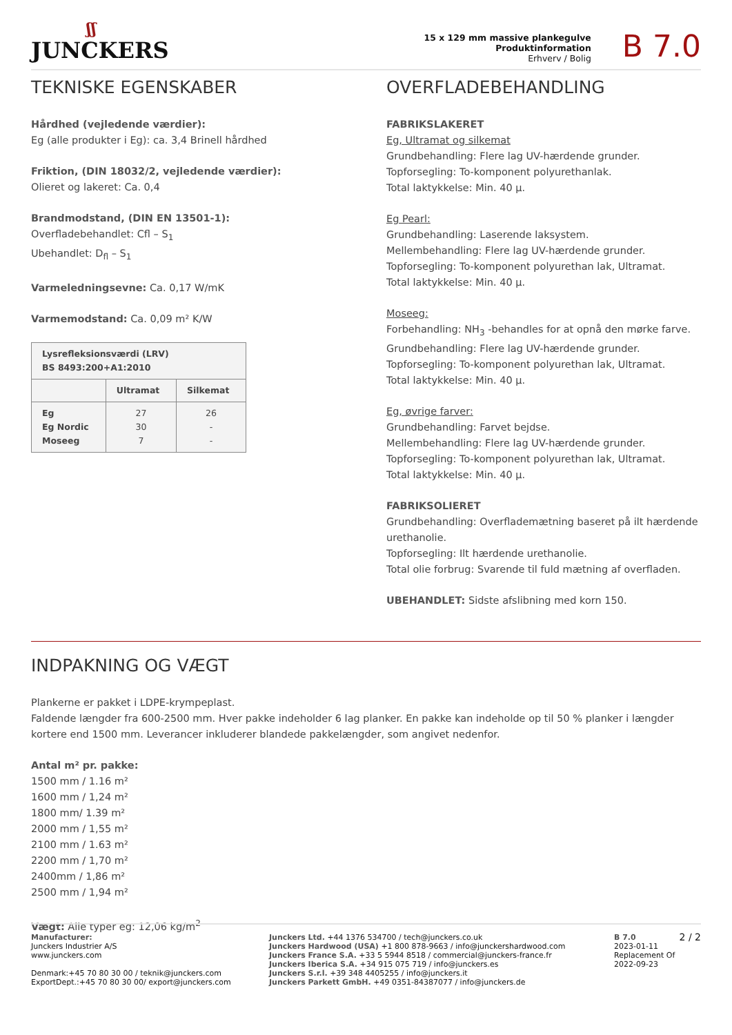ʃʃ
JUNCKERS
15 x 129 mm massive plankegulve
Produktinformation
Erhverv / Bolig
B 7.0
TEKNISKE EGENSKABER
Hårdhed (vejledende værdier):
Eg (alle produkter i Eg): ca. 3,4 Brinell hårdhed
Friktion, (DIN 18032/2, vejledende værdier):
Olieret og lakeret: Ca. 0,4
Brandmodstand, (DIN EN 13501-1):
Overfladebehandlet: Cfl – S<sub>1</sub>
Ubehandlet: D<sub>fl</sub> – S<sub>1</sub>
Varmeledningsevne: Ca. 0,17 W/mK
Varmemodstand: Ca. 0,09 m² K/W
| Lysrefleksionsværdi (LRV) BS 8493:200+A1:2010 | | |
| --- | --- | --- |
| | Ultramat | Silkemat |
| Eg Eg Nordic Moseeg | 27 30 7 | 26 - - |
OVERFLADEBEHANDLING
FABRIKSLAKERET
Eg, Ultramat og silkemat
Grundbehandling: Flere lag UV-hærdende grunder.
Topforsegling: To-komponent polyurethanlak.
Total laktykkelse: Min. 40 µ.
Eg Pearl:
Grundbehandling: Laserende laksystem.
Mellembehandling: Flere lag UV-hærdende grunder.
Topforsegling: To-komponent polyurethan lak, Ultramat.
Total laktykkelse: Min. 40 µ.
Moseeg:
Forbehandling: NH<sub>3</sub> -behandles for at opnå den mørke farve.
Grundbehandling: Flere lag UV-hærdende grunder.
Topforsegling: To-komponent polyurethan lak, Ultramat.
Total laktykkelse: Min. 40 µ.
Eg, øvrige farver:
Grundbehandling: Farvet bejdse.
Mellembehandling: Flere lag UV-hærdende grunder.
Topforsegling: To-komponent polyurethan lak, Ultramat.
Total laktykkelse: Min. 40 µ.
FABRIKSOLIERET
Grundbehandling: Overflademætning baseret på ilt hærdende urethanolie.
Topforsegling: Ilt hærdende urethanolie.
Total olie forbrug: Svarende til fuld mætning af overfladen.
UBEHANDLET: Sidste afslibning med korn 150.
INDPAKNING OG VÆGT
Plankerne er pakket i LDPE-krympeplast.
Faldende længder fra 600-2500 mm. Hver pakke indeholder 6 lag planker. En pakke kan indeholde op til 50 % planker i længder kortere end 1500 mm. Leverancer inkluderer blandede pakkelængder, som angivet nedenfor.
Antal m² pr. pakke:
1500 mm / 1.16 m²
1600 mm / 1,24 m²
1800 mm/ 1.39 m²
2000 mm / 1,55 m²
2100 mm / 1.63 m²
2200 mm / 1,70 m²
2400mm / 1,86 m²
2500 mm / 1,94 m²
Vægt: Alle typer eg: 12,06 kg/m<sup>2</sup>
Manufacturer:
Junckers Industrier A/S
www.junckers.com
Denmark:+45 70 80 30 00 / teknik@junckers.com
ExportDept.:+45 70 80 30 00/ export@junckers.com
Junckers Ltd. +44 1376 534700 / tech@junckers.co.uk
Junckers Hardwood (USA) +1 800 878-9663 / info@junckershardwood.com
Junckers France S.A. +33 5 5944 8518 / commercial@junckers-france.fr
Junckers Iberica S.A. +34 915 075 719 / info@junckers.es
Junckers S.r.l. +39 348 4405255 / info@junckers.it
Junckers Parkett GmbH. +49 0351-84387077 / info@junckers.de
B 7.0
2023-01-11
Replacement Of
2022-09-23
2 / 2